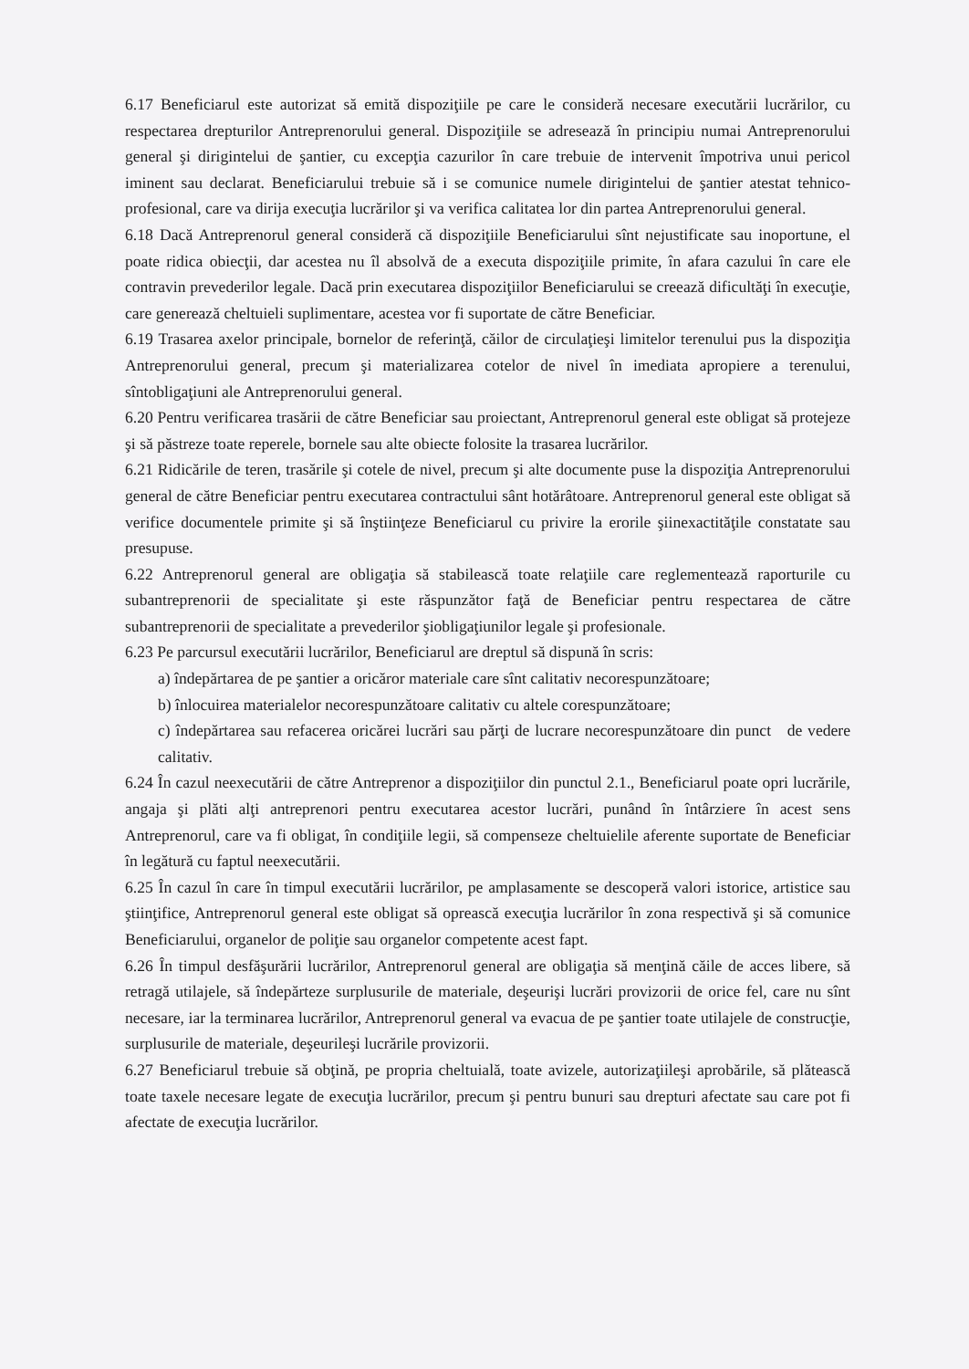6.17 Beneficiarul este autorizat să emită dispoziţiile pe care le consideră necesare executării lucrărilor, cu respectarea drepturilor Antreprenorului general. Dispoziţiile se adresează în principiu numai Antreprenorului general şi dirigintelui de şantier, cu excepţia cazurilor în care trebuie de intervenit împotriva unui pericol iminent sau declarat. Beneficiarului trebuie să i se comunice numele dirigintelui de şantier atestat tehnico-profesional, care va dirija execuţia lucrărilor şi va verifica calitatea lor din partea Antreprenorului general.
6.18 Dacă Antreprenorul general consideră că dispoziţiile Beneficiarului sînt nejustificate sau inoportune, el poate ridica obiecţii, dar acestea nu îl absolvă de a executa dispoziţiile primite, în afara cazului în care ele contravin prevederilor legale. Dacă prin executarea dispoziţiilor Beneficiarului se creează dificultăţi în execuţie, care generează cheltuieli suplimentare, acestea vor fi suportate de către Beneficiar.
6.19 Trasarea axelor principale, bornelor de referinţă, căilor de circulaţieşi limitelor terenului pus la dispoziţia Antreprenorului general, precum şi materializarea cotelor de nivel în imediata apropiere a terenului, sîntobligaţiuni ale Antreprenorului general.
6.20 Pentru verificarea trasării de către Beneficiar sau proiectant, Antreprenorul general este obligat să protejeze şi să păstreze toate reperele, bornele sau alte obiecte folosite la trasarea lucrărilor.
6.21 Ridicările de teren, trasările şi cotele de nivel, precum şi alte documente puse la dispoziţia Antreprenorului general de către Beneficiar pentru executarea contractului sânt hotărâtoare. Antreprenorul general este obligat să verifice documentele primite şi să înştiinţeze Beneficiarul cu privire la erorile şiinexactităţile constatate sau presupuse.
6.22 Antreprenorul general are obligaţia să stabilească toate relaţiile care reglementează raporturile cu subantreprenorii de specialitate şi este răspunzător faţă de Beneficiar pentru respectarea de către subantreprenorii de specialitate a prevederilor şiobligaţiunilor legale şi profesionale.
6.23 Pe parcursul executării lucrărilor, Beneficiarul are dreptul să dispună în scris:
a) îndepărtarea de pe şantier a oricăror materiale care sînt calitativ necorespunzătoare;
b) înlocuirea materialelor necorespunzătoare calitativ cu altele corespunzătoare;
c) îndepărtarea sau refacerea oricărei lucrări sau părţi de lucrare necorespunzătoare din punct de vedere calitativ.
6.24 În cazul neexecutării de către Antreprenor a dispoziţiilor din punctul 2.1., Beneficiarul poate opri lucrările, angaja şi plăti alţi antreprenori pentru executarea acestor lucrări, punând în întârziere în acest sens Antreprenorul, care va fi obligat, în condiţiile legii, să compenseze cheltuielile aferente suportate de Beneficiar în legătură cu faptul neexecutării.
6.25 În cazul în care în timpul executării lucrărilor, pe amplasamente se descoperă valori istorice, artistice sau ştiinţifice, Antreprenorul general este obligat să oprească execuţia lucrărilor în zona respectivă şi să comunice Beneficiarului, organelor de poliţie sau organelor competente acest fapt.
6.26 În timpul desfăşurării lucrărilor, Antreprenorul general are obligaţia să menţină căile de acces libere, să retragă utilajele, să îndepărteze surplusurile de materiale, deşeurişi lucrări provizorii de orice fel, care nu sînt necesare, iar la terminarea lucrărilor, Antreprenorul general va evacua de pe şantier toate utilajele de construcţie, surplusurile de materiale, deşeurileşi lucrările provizorii.
6.27 Beneficiarul trebuie să obţină, pe propria cheltuială, toate avizele, autorizaţiileşi aprobările, să plătească toate taxele necesare legate de execuţia lucrărilor, precum şi pentru bunuri sau drepturi afectate sau care pot fi afectate de execuţia lucrărilor.